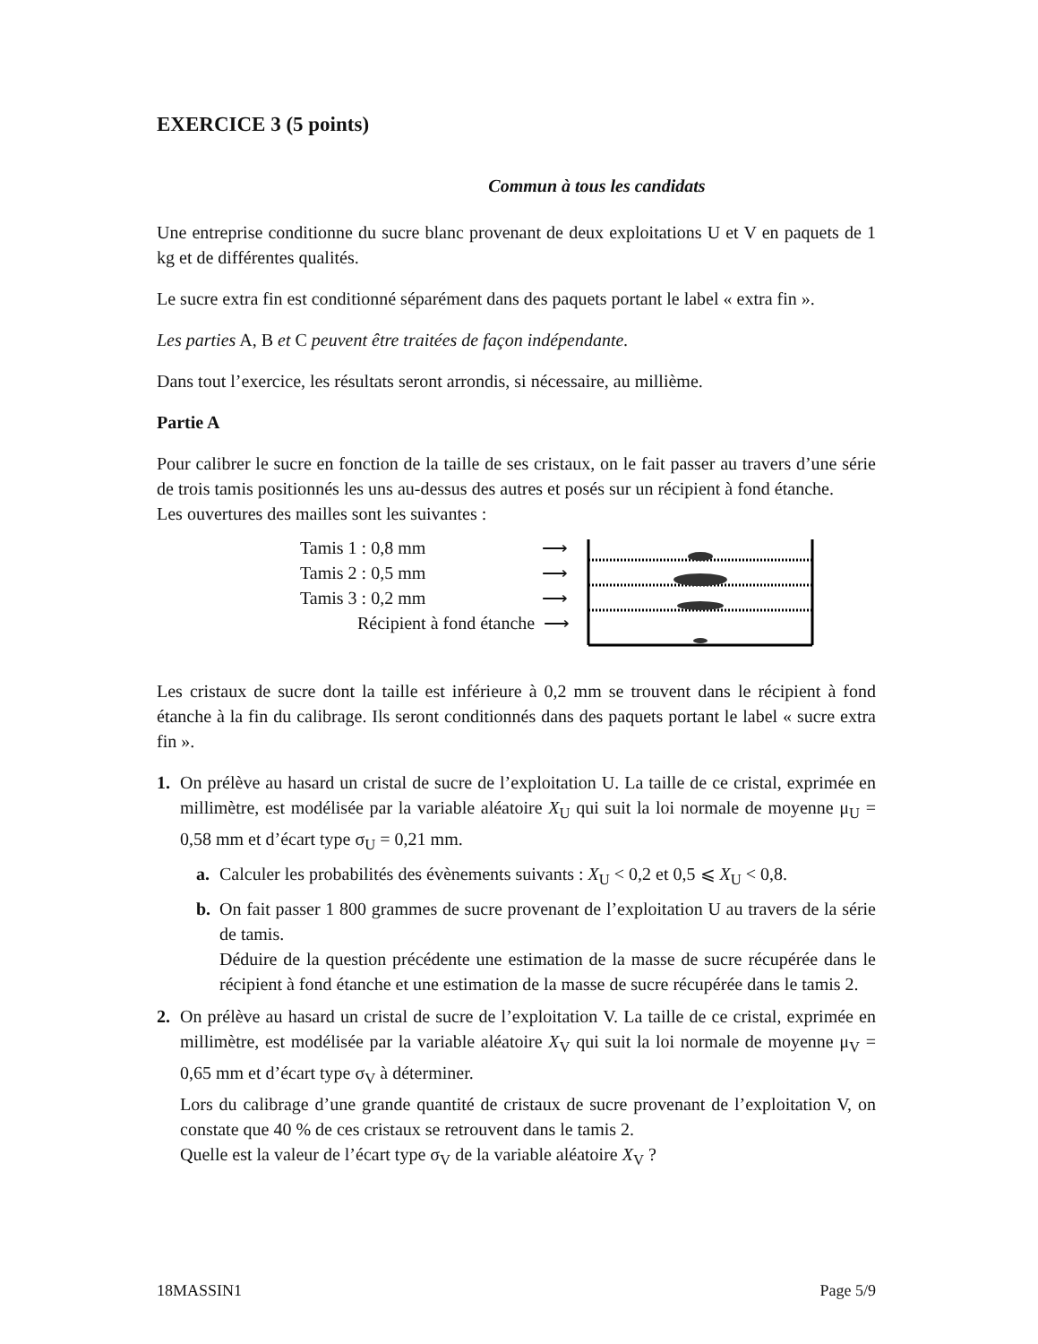EXERCICE 3 (5 points)
Commun à tous les candidats
Une entreprise conditionne du sucre blanc provenant de deux exploitations U et V en paquets de 1 kg et de différentes qualités.
Le sucre extra fin est conditionné séparément dans des paquets portant le label « extra fin ».
Les parties A, B et C peuvent être traitées de façon indépendante.
Dans tout l’exercice, les résultats seront arrondis, si nécessaire, au millième.
Partie A
Pour calibrer le sucre en fonction de la taille de ses cristaux, on le fait passer au travers d’une série de trois tamis positionnés les uns au-dessus des autres et posés sur un récipient à fond étanche.
Les ouvertures des mailles sont les suivantes :
Tamis 1 : 0,8 mm ⟶
Tamis 2 : 0,5 mm ⟶
Tamis 3 : 0,2 mm ⟶
Récipient à fond étanche ⟶
Les cristaux de sucre dont la taille est inférieure à 0,2 mm se trouvent dans le récipient à fond étanche à la fin du calibrage. Ils seront conditionnés dans des paquets portant le label « sucre extra fin ».
1. On prélève au hasard un cristal de sucre de l’exploitation U. La taille de ce cristal, exprimée en millimètre, est modélisée par la variable aléatoire X<sub>U</sub> qui suit la loi normale de moyenne μ<sub>U</sub> = 0,58 mm et d’écart type σ<sub>U</sub> = 0,21 mm.
a. Calculer les probabilités des évènements suivants : X<sub>U</sub> < 0,2 et 0,5 ⩽ X<sub>U</sub> < 0,8.
b. On fait passer 1 800 grammes de sucre provenant de l’exploitation U au travers de la série de tamis.
Déduire de la question précédente une estimation de la masse de sucre récupérée dans le récipient à fond étanche et une estimation de la masse de sucre récupérée dans le tamis 2.
2. On prélève au hasard un cristal de sucre de l’exploitation V. La taille de ce cristal, exprimée en millimètre, est modélisée par la variable aléatoire X<sub>V</sub> qui suit la loi normale de moyenne μ<sub>V</sub> = 0,65 mm et d’écart type σ<sub>V</sub> à déterminer.
Lors du calibrage d’une grande quantité de cristaux de sucre provenant de l’exploitation V, on constate que 40 % de ces cristaux se retrouvent dans le tamis 2.
Quelle est la valeur de l’écart type σ<sub>V</sub> de la variable aléatoire X<sub>V</sub> ?
18MASSIN1 Page 5/9